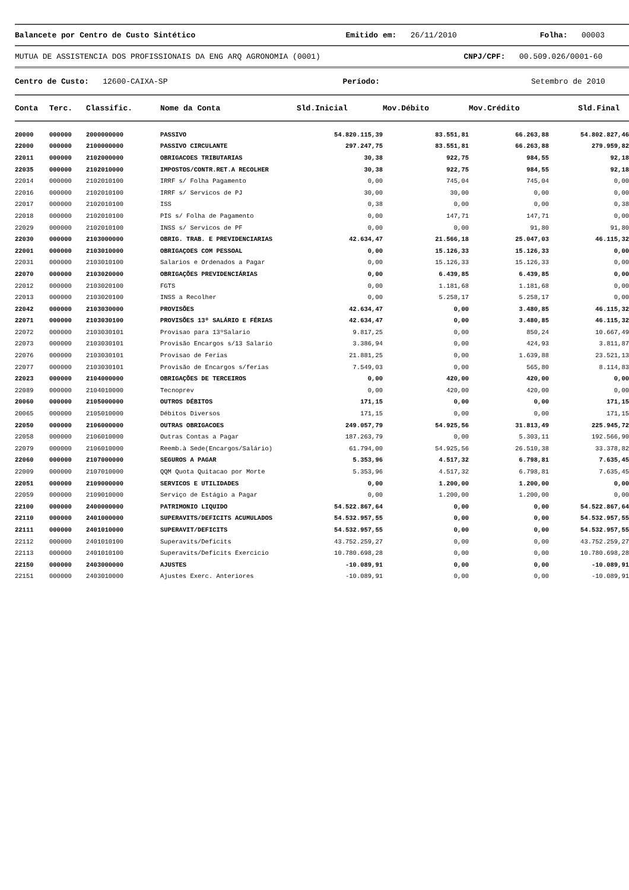Balancete por Centro de Custo Sintético Emitido em: 26/11/2010 Folha: 00003
MUTUA DE ASSISTENCIA DOS PROFISSIONAIS DA ENG ARQ AGRONOMIA (0001) CNPJ/CPF: 00.509.026/0001-60
Centro de Custo: 12600-CAIXA-SP Período: Setembro de 2010
| Conta | Terc. | Classific. | Nome da Conta | Sld.Inicial | Mov.Débito | Mov.Crédito | Sld.Final |
| --- | --- | --- | --- | --- | --- | --- | --- |
| 20000 | 000000 | 2000000000 | PASSIVO | 54.820.115,39 | 83.551,81 | 66.263,88 | 54.802.827,46 |
| 22000 | 000000 | 2100000000 | PASSIVO CIRCULANTE | 297.247,75 | 83.551,81 | 66.263,88 | 279.959,82 |
| 22011 | 000000 | 2102000000 | OBRIGACOES TRIBUTARIAS | 30,38 | 922,75 | 984,55 | 92,18 |
| 22035 | 000000 | 2102010000 | IMPOSTOS/CONTR.RET.A RECOLHER | 30,38 | 922,75 | 984,55 | 92,18 |
| 22014 | 000000 | 2102010100 | IRRF s/ Folha Pagamento | 0,00 | 745,04 | 745,04 | 0,00 |
| 22016 | 000000 | 2102010100 | IRRF s/ Servicos de PJ | 30,00 | 30,00 | 0,00 | 0,00 |
| 22017 | 000000 | 2102010100 | ISS | 0,38 | 0,00 | 0,00 | 0,38 |
| 22018 | 000000 | 2102010100 | PIS s/ Folha de Pagamento | 0,00 | 147,71 | 147,71 | 0,00 |
| 22029 | 000000 | 2102010100 | INSS s/ Servicos de PF | 0,00 | 0,00 | 91,80 | 91,80 |
| 22030 | 000000 | 2103000000 | OBRIG. TRAB. E PREVIDENCIARIAS | 42.634,47 | 21.566,18 | 25.047,03 | 46.115,32 |
| 22001 | 000000 | 2103010000 | OBRIGAÇOES COM PESSOAL | 0,00 | 15.126,33 | 15.126,33 | 0,00 |
| 22031 | 000000 | 2103010100 | Salarios e Ordenados a Pagar | 0,00 | 15.126,33 | 15.126,33 | 0,00 |
| 22070 | 000000 | 2103020000 | OBRIGAÇÕES PREVIDENCIÁRIAS | 0,00 | 6.439,85 | 6.439,85 | 0,00 |
| 22012 | 000000 | 2103020100 | FGTS | 0,00 | 1.181,68 | 1.181,68 | 0,00 |
| 22013 | 000000 | 2103020100 | INSS a Recolher | 0,00 | 5.258,17 | 5.258,17 | 0,00 |
| 22042 | 000000 | 2103030000 | PROVISÕES | 42.634,47 | 0,00 | 3.480,85 | 46.115,32 |
| 22071 | 000000 | 2103030100 | PROVISÕES 13º SALÁRIO E FÉRIAS | 42.634,47 | 0,00 | 3.480,85 | 46.115,32 |
| 22072 | 000000 | 2103030101 | Provisao para 13ºSalario | 9.817,25 | 0,00 | 850,24 | 10.667,49 |
| 22073 | 000000 | 2103030101 | Provisão Encargos s/13 Salario | 3.386,94 | 0,00 | 424,93 | 3.811,87 |
| 22076 | 000000 | 2103030101 | Provisao de Ferias | 21.881,25 | 0,00 | 1.639,88 | 23.521,13 |
| 22077 | 000000 | 2103030101 | Provisão de Encargos s/ferias | 7.549,03 | 0,00 | 565,80 | 8.114,83 |
| 22023 | 000000 | 2104000000 | OBRIGAÇÕES DE TERCEIROS | 0,00 | 420,00 | 420,00 | 0,00 |
| 22089 | 000000 | 2104010000 | Tecnoprev | 0,00 | 420,00 | 420,00 | 0,00 |
| 20060 | 000000 | 2105000000 | OUTROS DÉBITOS | 171,15 | 0,00 | 0,00 | 171,15 |
| 20065 | 000000 | 2105010000 | Débitos Diversos | 171,15 | 0,00 | 0,00 | 171,15 |
| 22050 | 000000 | 2106000000 | OUTRAS OBRIGACOES | 249.057,79 | 54.925,56 | 31.813,49 | 225.945,72 |
| 22058 | 000000 | 2106010000 | Outras Contas a Pagar | 187.263,79 | 0,00 | 5.303,11 | 192.566,90 |
| 22079 | 000000 | 2106010000 | Reemb.à Sede(Encargos/Salário) | 61.794,00 | 54.925,56 | 26.510,38 | 33.378,82 |
| 22060 | 000000 | 2107000000 | SEGUROS A PAGAR | 5.353,96 | 4.517,32 | 6.798,81 | 7.635,45 |
| 22009 | 000000 | 2107010000 | QQM Quota Quitacao por Morte | 5.353,96 | 4.517,32 | 6.798,81 | 7.635,45 |
| 22051 | 000000 | 2109000000 | SERVICOS E UTILIDADES | 0,00 | 1.200,00 | 1.200,00 | 0,00 |
| 22059 | 000000 | 2109010000 | Serviço de Estágio a Pagar | 0,00 | 1.200,00 | 1.200,00 | 0,00 |
| 22100 | 000000 | 2400000000 | PATRIMONIO LIQUIDO | 54.522.867,64 | 0,00 | 0,00 | 54.522.867,64 |
| 22110 | 000000 | 2401000000 | SUPERAVITS/DEFICITS ACUMULADOS | 54.532.957,55 | 0,00 | 0,00 | 54.532.957,55 |
| 22111 | 000000 | 2401010000 | SUPERAVIT/DEFICITS | 54.532.957,55 | 0,00 | 0,00 | 54.532.957,55 |
| 22112 | 000000 | 2401010100 | Superavits/Deficits | 43.752.259,27 | 0,00 | 0,00 | 43.752.259,27 |
| 22113 | 000000 | 2401010100 | Superavits/Deficits Exercicio | 10.780.698,28 | 0,00 | 0,00 | 10.780.698,28 |
| 22150 | 000000 | 2403000000 | AJUSTES | -10.089,91 | 0,00 | 0,00 | -10.089,91 |
| 22151 | 000000 | 2403010000 | Ajustes Exerc. Anteriores | -10.089,91 | 0,00 | 0,00 | -10.089,91 |